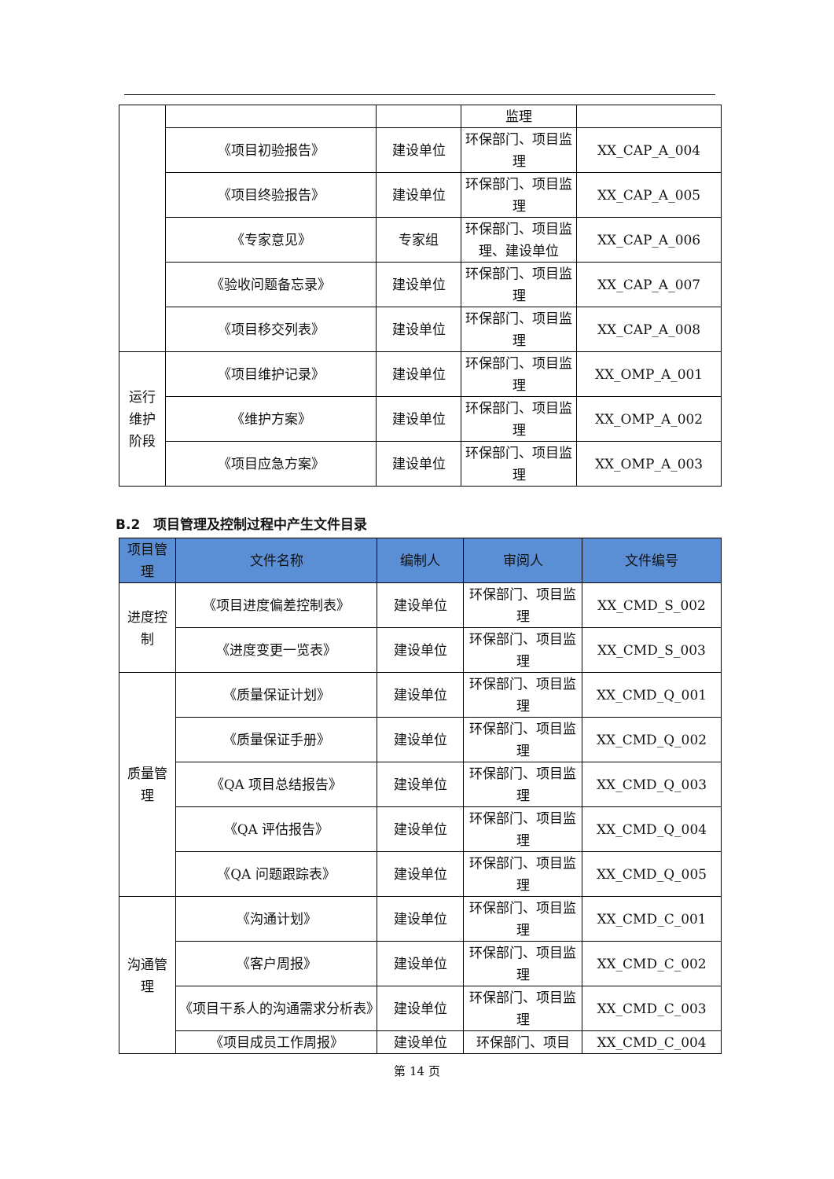| | | | 监理 | |
| | 《项目初验报告》 | 建设单位 | 环保部门、项目监理 | XX_CAP_A_004 |
| | 《项目终验报告》 | 建设单位 | 环保部门、项目监理 | XX_CAP_A_005 |
| | 《专家意见》 | 专家组 | 环保部门、项目监理、建设单位 | XX_CAP_A_006 |
| | 《验收问题备忘录》 | 建设单位 | 环保部门、项目监理 | XX_CAP_A_007 |
| | 《项目移交列表》 | 建设单位 | 环保部门、项目监理 | XX_CAP_A_008 |
| 运行维护阶段 | 《项目维护记录》 | 建设单位 | 环保部门、项目监理 | XX_OMP_A_001 |
| | 《维护方案》 | 建设单位 | 环保部门、项目监理 | XX_OMP_A_002 |
| | 《项目应急方案》 | 建设单位 | 环保部门、项目监理 | XX_OMP_A_003 |
B.2　项目管理及控制过程中产生文件目录
| 项目管理 | 文件名称 | 编制人 | 审阅人 | 文件编号 |
| --- | --- | --- | --- | --- |
| 进度控制 | 《项目进度偏差控制表》 | 建设单位 | 环保部门、项目监理 | XX_CMD_S_002 |
| | 《进度变更一览表》 | 建设单位 | 环保部门、项目监理 | XX_CMD_S_003 |
| 质量管理 | 《质量保证计划》 | 建设单位 | 环保部门、项目监理 | XX_CMD_Q_001 |
| | 《质量保证手册》 | 建设单位 | 环保部门、项目监理 | XX_CMD_Q_002 |
| | 《QA 项目总结报告》 | 建设单位 | 环保部门、项目监理 | XX_CMD_Q_003 |
| | 《QA 评估报告》 | 建设单位 | 环保部门、项目监理 | XX_CMD_Q_004 |
| | 《QA 问题跟踪表》 | 建设单位 | 环保部门、项目监理 | XX_CMD_Q_005 |
| 沟通管理 | 《沟通计划》 | 建设单位 | 环保部门、项目监理 | XX_CMD_C_001 |
| | 《客户周报》 | 建设单位 | 环保部门、项目监理 | XX_CMD_C_002 |
| | 《项目干系人的沟通需求分析表》 | 建设单位 | 环保部门、项目监理 | XX_CMD_C_003 |
| | 《项目成员工作周报》 | 建设单位 | 环保部门、项目 | XX_CMD_C_004 |
第 14 页